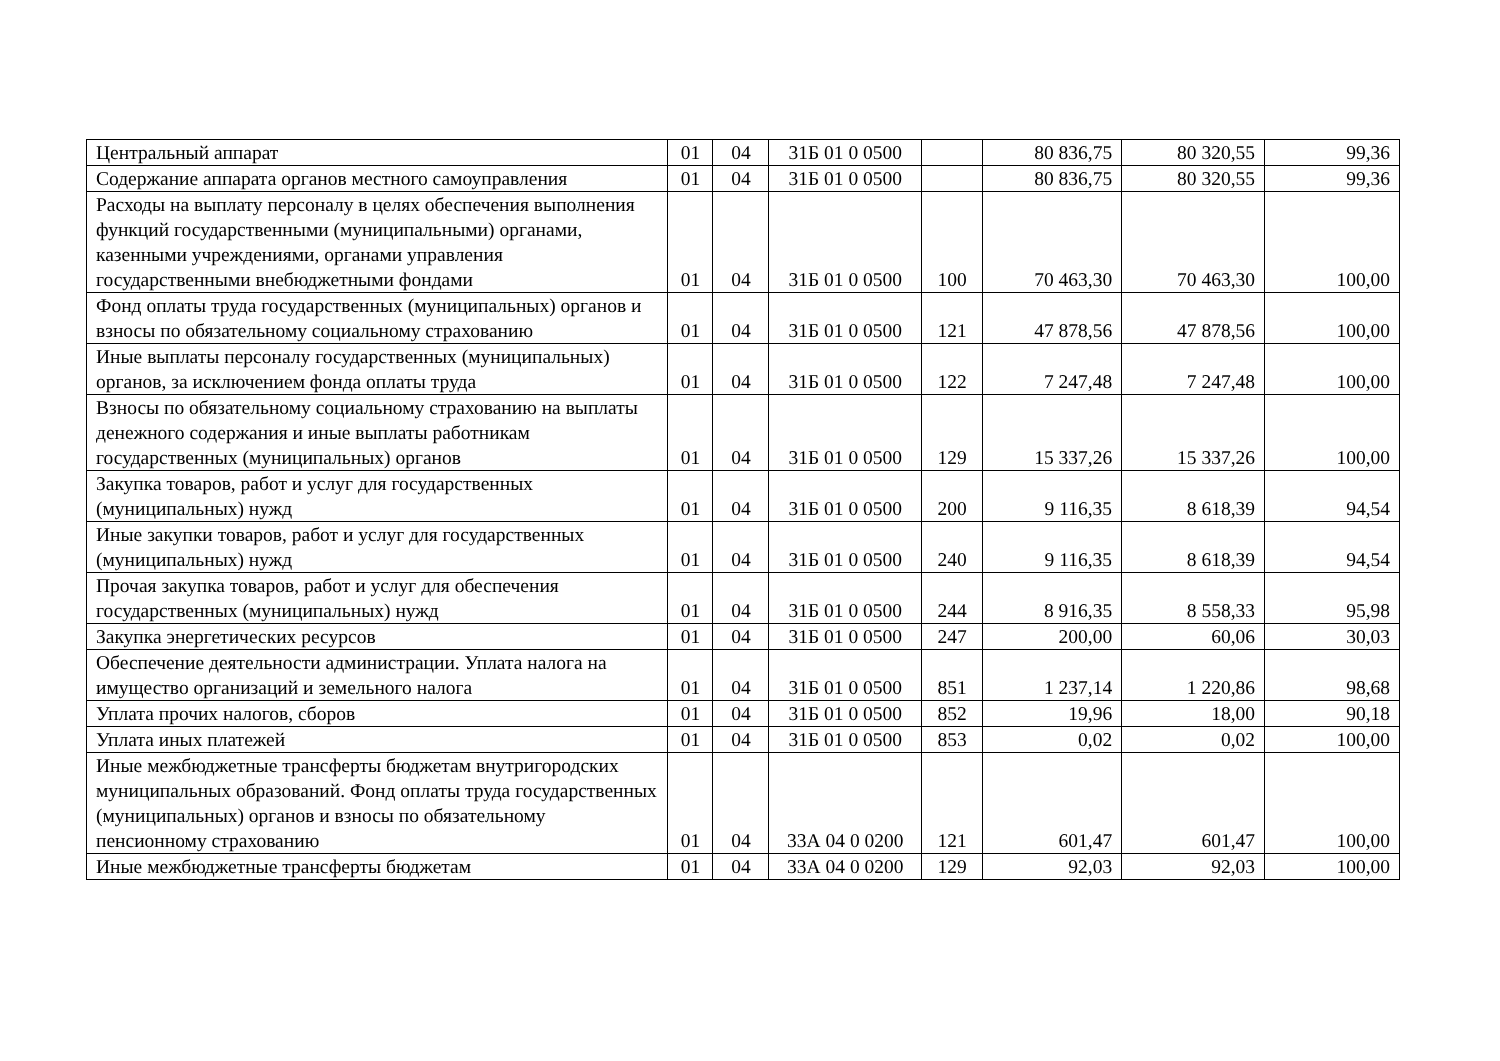| Центральный аппарат | 01 | 04 | 31Б 01 0 0500 | | 80 836,75 | 80 320,55 | 99,36 |
| Содержание аппарата органов местного самоуправления | 01 | 04 | 31Б 01 0 0500 | | 80 836,75 | 80 320,55 | 99,36 |
| Расходы на выплату персоналу в целях обеспечения выполнения функций государственными (муниципальными) органами, казенными учреждениями, органами управления государственными внебюджетными фондами | 01 | 04 | 31Б 01 0 0500 | 100 | 70 463,30 | 70 463,30 | 100,00 |
| Фонд оплаты труда государственных (муниципальных) органов и взносы по обязательному социальному страхованию | 01 | 04 | 31Б 01 0 0500 | 121 | 47 878,56 | 47 878,56 | 100,00 |
| Иные выплаты персоналу государственных (муниципальных) органов, за исключением фонда оплаты труда | 01 | 04 | 31Б 01 0 0500 | 122 | 7 247,48 | 7 247,48 | 100,00 |
| Взносы по обязательному социальному страхованию на выплаты денежного содержания и иные выплаты работникам государственных (муниципальных) органов | 01 | 04 | 31Б 01 0 0500 | 129 | 15 337,26 | 15 337,26 | 100,00 |
| Закупка товаров, работ и услуг для государственных (муниципальных) нужд | 01 | 04 | 31Б 01 0 0500 | 200 | 9 116,35 | 8 618,39 | 94,54 |
| Иные закупки товаров, работ и услуг для государственных (муниципальных) нужд | 01 | 04 | 31Б 01 0 0500 | 240 | 9 116,35 | 8 618,39 | 94,54 |
| Прочая закупка товаров, работ и услуг для обеспечения государственных (муниципальных) нужд | 01 | 04 | 31Б 01 0 0500 | 244 | 8 916,35 | 8 558,33 | 95,98 |
| Закупка энергетических ресурсов | 01 | 04 | 31Б 01 0 0500 | 247 | 200,00 | 60,06 | 30,03 |
| Обеспечение деятельности администрации. Уплата налога на имущество организаций и земельного налога | 01 | 04 | 31Б 01 0 0500 | 851 | 1 237,14 | 1 220,86 | 98,68 |
| Уплата прочих налогов, сборов | 01 | 04 | 31Б 01 0 0500 | 852 | 19,96 | 18,00 | 90,18 |
| Уплата иных платежей | 01 | 04 | 31Б 01 0 0500 | 853 | 0,02 | 0,02 | 100,00 |
| Иные межбюджетные трансферты бюджетам внутригородских муниципальных образований. Фонд оплаты труда государственных (муниципальных) органов и взносы по обязательному пенсионному страхованию | 01 | 04 | 33А 04 0 0200 | 121 | 601,47 | 601,47 | 100,00 |
| Иные межбюджетные трансферты бюджетам | 01 | 04 | 33А 04 0 0200 | 129 | 92,03 | 92,03 | 100,00 |